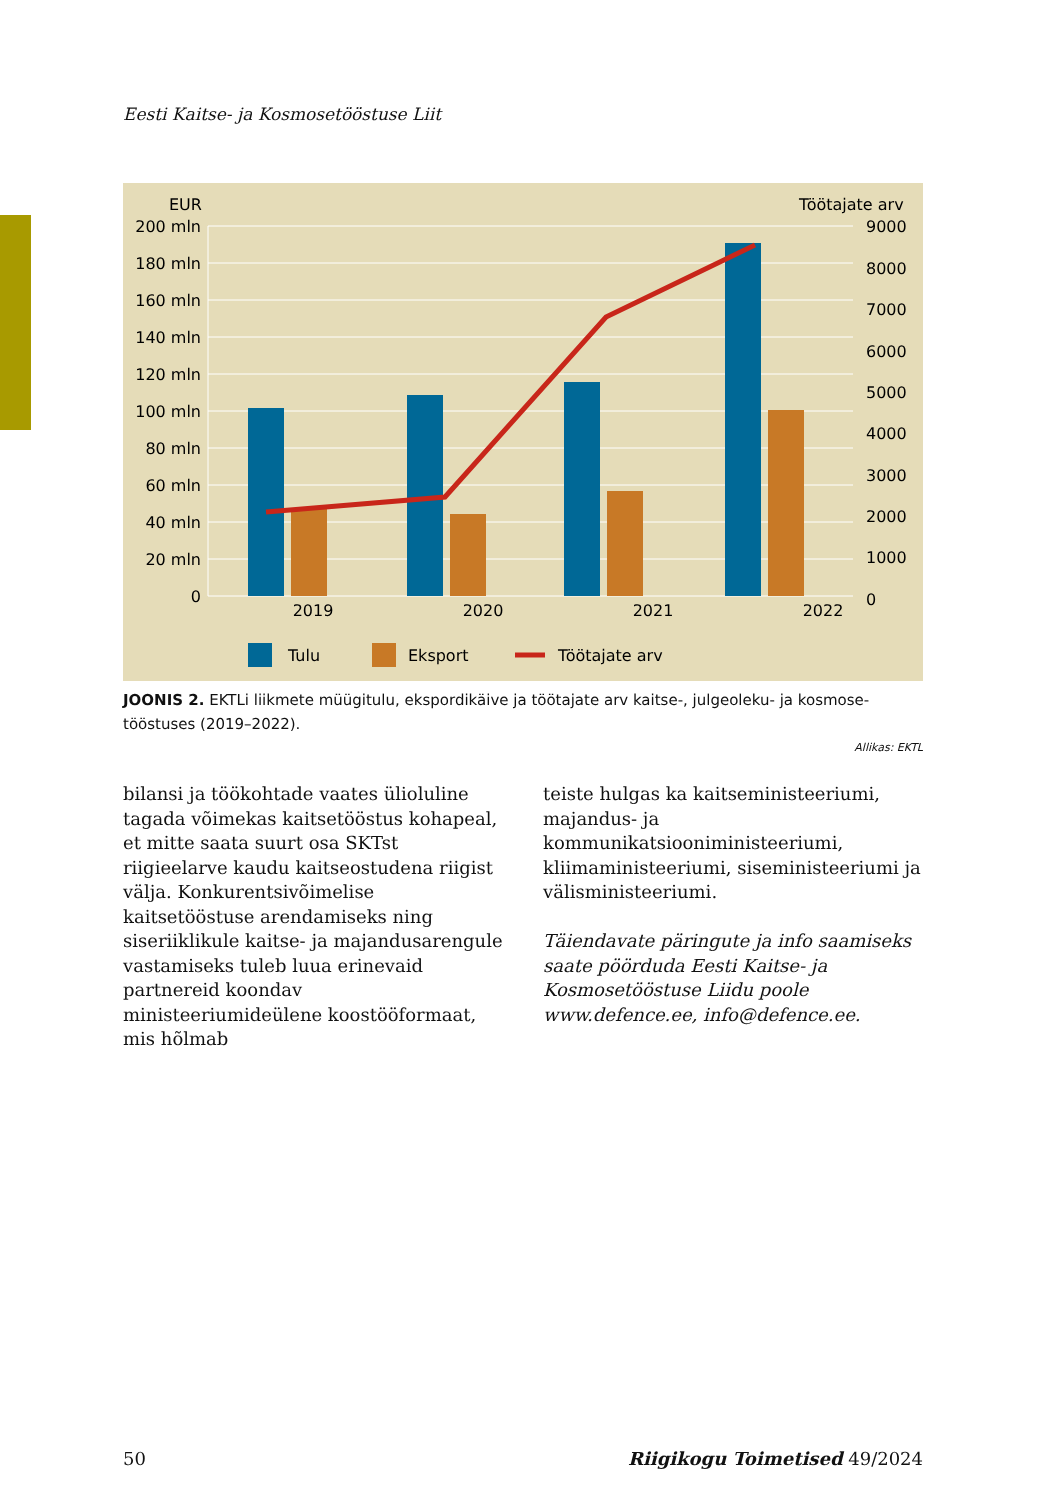Eesti Kaitse- ja Kosmosetööstuse Liit
EUR
Töötajate arv
200 mln
180 mln
160 mln
140 mln
120 mln
100 mln
80 mln
60 mln
40 mln
20 mln
0
9000
8000
7000
6000
5000
4000
3000
2000
1000
0
2019
2020
2021
2022
Tulu
Eksport
Töötajate arv
JOONIS 2. EKTLi liikmete müügitulu, ekspordikäive ja töötajate arv kaitse-, julgeoleku- ja kosmose-tööstuses (2019–2022).
Allikas: EKTL
bilansi ja töökohtade vaates ülioluline tagada võimekas kaitsetööstus kohapeal, et mitte saata suurt osa SKTst riigieelarve kaudu kaitseostudena riigist välja. Konkurentsivõimelise kaitsetööstuse arendamiseks ning siseriiklikule kaitse- ja majandusarengule vastamiseks tuleb luua erinevaid partnereid koondav ministeeriumideülene koostööformaat, mis hõlmab
teiste hulgas ka kaitseministeeriumi, majandus- ja kommunikatsiooniministeeriumi, kliimaministeeriumi, siseministeeriumi ja välisministeeriumi.
Täiendavate päringute ja info saamiseks saate pöörduda Eesti Kaitse- ja Kosmosetööstuse Liidu poole www.defence.ee, info@defence.ee.
50 Riigikogu Toimetised 49/2024